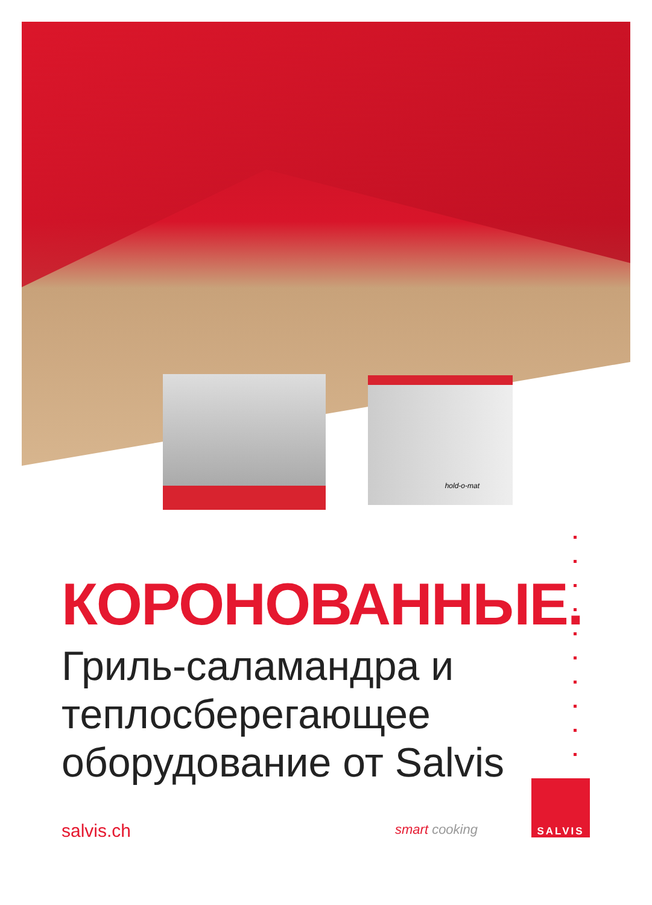hold-o-mat
КОРОНОВАННЫЕ.
Гриль-саламандра и теплосберегающее оборудование от Salvis
salvis.ch smart cooking
SALVIS